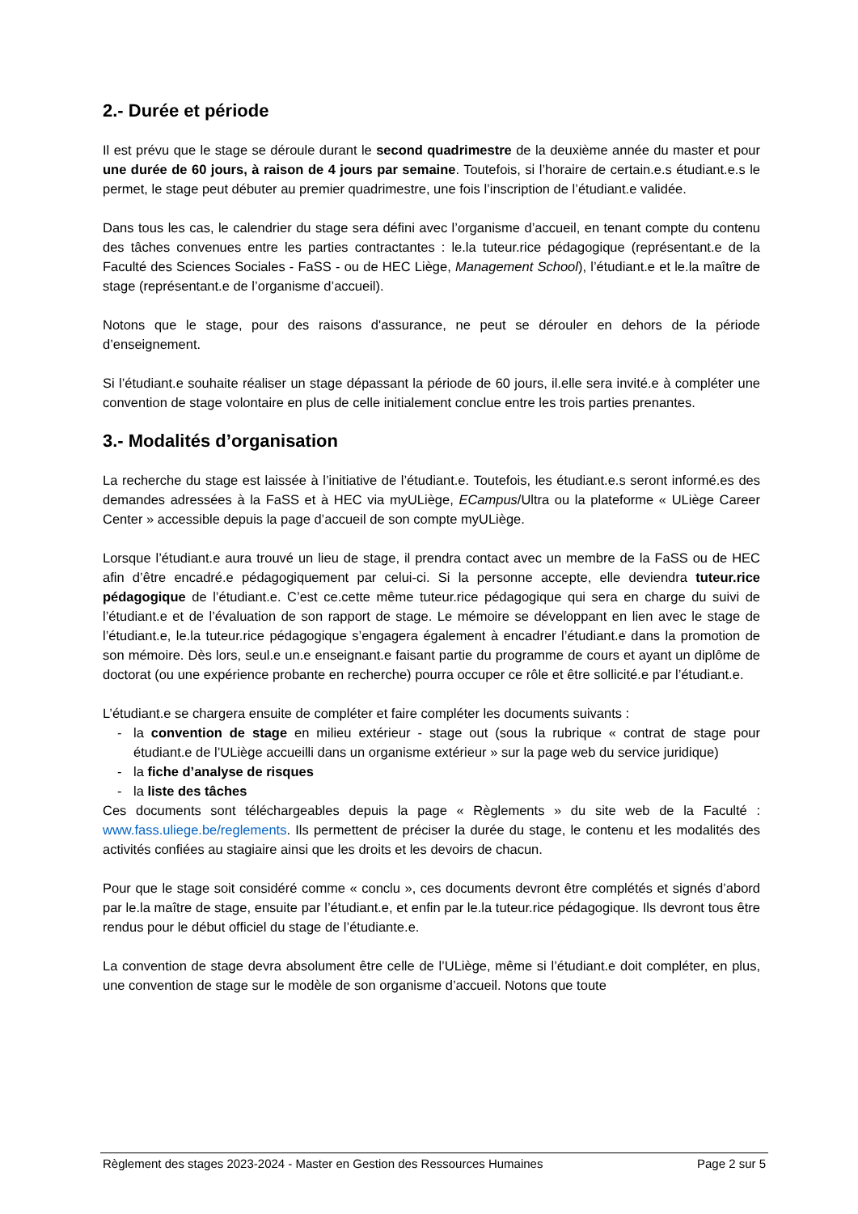2.- Durée et période
Il est prévu que le stage se déroule durant le second quadrimestre de la deuxième année du master et pour une durée de 60 jours, à raison de 4 jours par semaine. Toutefois, si l’horaire de certain.e.s étudiant.e.s le permet, le stage peut débuter au premier quadrimestre, une fois l’inscription de l’étudiant.e validée.
Dans tous les cas, le calendrier du stage sera défini avec l’organisme d’accueil, en tenant compte du contenu des tâches convenues entre les parties contractantes : le.la tuteur.rice pédagogique (représentant.e de la Faculté des Sciences Sociales - FaSS - ou de HEC Liège, Management School), l’étudiant.e et le.la maître de stage (représentant.e de l’organisme d’accueil).
Notons que le stage, pour des raisons d'assurance, ne peut se dérouler en dehors de la période d’enseignement.
Si l’étudiant.e souhaite réaliser un stage dépassant la période de 60 jours, il.elle sera invité.e à compléter une convention de stage volontaire en plus de celle initialement conclue entre les trois parties prenantes.
3.- Modalités d’organisation
La recherche du stage est laissée à l’initiative de l’étudiant.e. Toutefois, les étudiant.e.s seront informé.es des demandes adressées à la FaSS et à HEC via myULiège, ECampus/Ultra ou la plateforme « ULiège Career Center » accessible depuis la page d’accueil de son compte myULiège.
Lorsque l’étudiant.e aura trouvé un lieu de stage, il prendra contact avec un membre de la FaSS ou de HEC afin d’être encadré.e pédagogiquement par celui-ci. Si la personne accepte, elle deviendra tuteur.rice pédagogique de l’étudiant.e. C’est ce.cette même tuteur.rice pédagogique qui sera en charge du suivi de l’étudiant.e et de l’évaluation de son rapport de stage. Le mémoire se développant en lien avec le stage de l’étudiant.e, le.la tuteur.rice pédagogique s’engagera également à encadrer l’étudiant.e dans la promotion de son mémoire. Dès lors, seul.e un.e enseignant.e faisant partie du programme de cours et ayant un diplôme de doctorat (ou une expérience probante en recherche) pourra occuper ce rôle et être sollicité.e par l’étudiant.e.
L’étudiant.e se chargera ensuite de compléter et faire compléter les documents suivants :
- la convention de stage en milieu extérieur - stage out (sous la rubrique « contrat de stage pour étudiant.e de l’ULiège accueilli dans un organisme extérieur » sur la page web du service juridique)
- la fiche d’analyse de risques
- la liste des tâches
Ces documents sont téléchargeables depuis la page « Règlements » du site web de la Faculté : www.fass.uliege.be/reglements. Ils permettent de préciser la durée du stage, le contenu et les modalités des activités confiées au stagiaire ainsi que les droits et les devoirs de chacun.
Pour que le stage soit considéré comme « conclu », ces documents devront être complétés et signés d’abord par le.la maître de stage, ensuite par l’étudiant.e, et enfin par le.la tuteur.rice pédagogique. Ils devront tous être rendus pour le début officiel du stage de l’étudiante.e.
La convention de stage devra absolument être celle de l’ULiège, même si l’étudiant.e doit compléter, en plus, une convention de stage sur le modèle de son organisme d’accueil. Notons que toute
Règlement des stages 2023-2024 - Master en Gestion des Ressources Humaines Page 2 sur 5